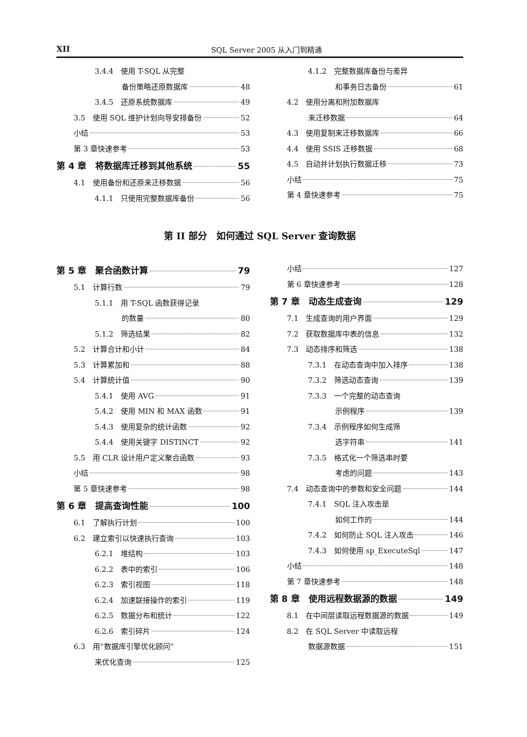XII SQL Server 2005 从入门到精通
3.4.4　使用 T-SQL 从完整
备份策略还原数据库 48
3.4.5　还原系统数据库 49
3.5　使用 SQL 维护计划向导安排备份 52
小结 53
第 3 章快速参考 53
第 4 章　将数据库迁移到其他系统 55
4.1　使用备份和还原来迁移数据 56
4.1.1　只使用完整数据库备份 56
4.1.2　完整数据库备份与差异
和事务日志备份 61
4.2　使用分离和附加数据库
来迁移数据 64
4.3　使用复制来迁移数据库 66
4.4　使用 SSIS 迁移数据 68
4.5　自动并计划执行数据迁移 73
小结 75
第 4 章快速参考 75
第 II 部分　如何通过 SQL Server 查询数据
第 5 章　聚合函数计算 79
5.1　计算行数 79
5.1.1　用 T-SQL 函数获得记录
的数量 80
5.1.2　筛选结果 82
5.2　计算合计和小计 84
5.3　计算累加和 88
5.4　计算统计值 90
5.4.1　使用 AVG 91
5.4.2　使用 MIN 和 MAX 函数 91
5.4.3　使用复杂的统计函数 92
5.4.4　使用关键字 DISTINCT 92
5.5　用 CLR 设计用户定义聚合函数 93
小结 98
第 5 章快速参考 98
第 6 章　提高查询性能 100
6.1　了解执行计划 100
6.2　建立索引以快速执行查询 103
6.2.1　堆结构 103
6.2.2　表中的索引 106
6.2.3　索引视图 118
6.2.4　加速联接操作的索引 119
6.2.5　数据分布和统计 122
6.2.6　索引碎片 124
6.3　用“数据库引擎优化顾问”
来优化查询 125
小结 127
第 6 章快速参考 128
第 7 章　动态生成查询 129
7.1　生成查询的用户界面 129
7.2　获取数据库中表的信息 132
7.3　动态排序和筛选 138
7.3.1　在动态查询中加入排序 138
7.3.2　筛选动态查询 139
7.3.3　一个完整的动态查询
示例程序 139
7.3.4　示例程序如何生成筛
选字符串 141
7.3.5　格式化一个筛选串时要
考虑的问题 143
7.4　动态查询中的参数和安全问题 144
7.4.1　SQL 注入攻击是
如何工作的 144
7.4.2　如何防止 SQL 注入攻击 146
7.4.3　如何使用 sp_ExecuteSql 147
小结 148
第 7 章快速参考 148
第 8 章　使用远程数据源的数据 149
8.1　在中间层读取远程数据源的数据 149
8.2　在 SQL Server 中读取远程
数据源数据 151